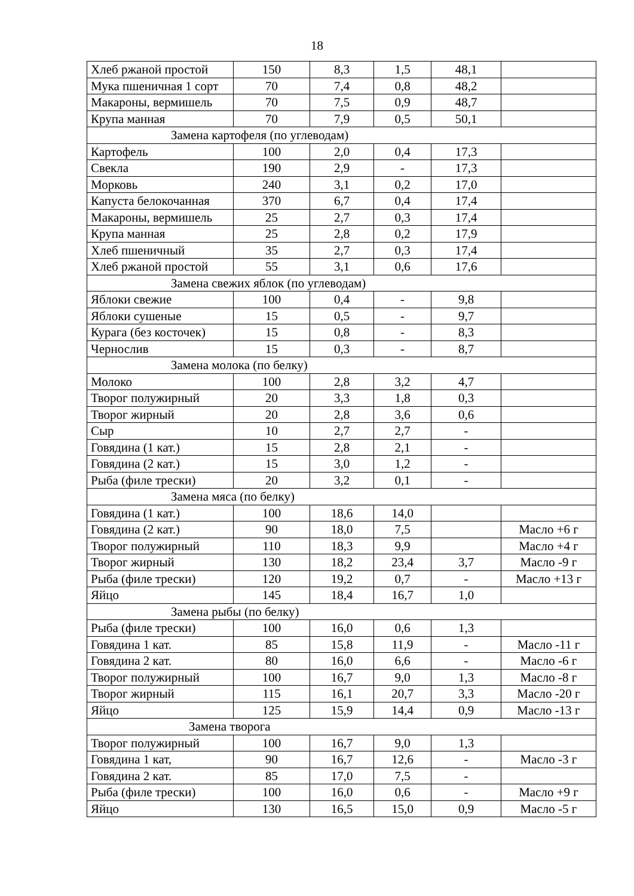18
| Хлеб ржаной простой | 150 | 8,3 | 1,5 | 48,1 | |
| Мука пшеничная 1 сорт | 70 | 7,4 | 0,8 | 48,2 | |
| Макароны, вермишель | 70 | 7,5 | 0,9 | 48,7 | |
| Крупа манная | 70 | 7,9 | 0,5 | 50,1 | |
| Замена картофеля (по углеводам) | | | | | |
| Картофель | 100 | 2,0 | 0,4 | 17,3 | |
| Свекла | 190 | 2,9 | - | 17,3 | |
| Морковь | 240 | 3,1 | 0,2 | 17,0 | |
| Капуста белокочанная | 370 | 6,7 | 0,4 | 17,4 | |
| Макароны, вермишель | 25 | 2,7 | 0,3 | 17,4 | |
| Крупа манная | 25 | 2,8 | 0,2 | 17,9 | |
| Хлеб пшеничный | 35 | 2,7 | 0,3 | 17,4 | |
| Хлеб ржаной простой | 55 | 3,1 | 0,6 | 17,6 | |
| Замена свежих яблок (по углеводам) | | | | | |
| Яблоки свежие | 100 | 0,4 | - | 9,8 | |
| Яблоки сушеные | 15 | 0,5 | - | 9,7 | |
| Курага (без косточек) | 15 | 0,8 | - | 8,3 | |
| Чернослив | 15 | 0,3 | - | 8,7 | |
| Замена молока (по белку) | | | | | |
| Молоко | 100 | 2,8 | 3,2 | 4,7 | |
| Творог полужирный | 20 | 3,3 | 1,8 | 0,3 | |
| Творог жирный | 20 | 2,8 | 3,6 | 0,6 | |
| Сыр | 10 | 2,7 | 2,7 | - | |
| Говядина (1 кат.) | 15 | 2,8 | 2,1 | - | |
| Говядина (2 кат.) | 15 | 3,0 | 1,2 | - | |
| Рыба (филе трески) | 20 | 3,2 | 0,1 | - | |
| Замена мяса (по белку) | | | | | |
| Говядина (1 кат.) | 100 | 18,6 | 14,0 | | |
| Говядина (2 кат.) | 90 | 18,0 | 7,5 | | Масло +6 г |
| Творог полужирный | 110 | 18,3 | 9,9 | | Масло +4 г |
| Творог жирный | 130 | 18,2 | 23,4 | 3,7 | Масло -9 г |
| Рыба (филе трески) | 120 | 19,2 | 0,7 | - | Масло +13 г |
| Яйцо | 145 | 18,4 | 16,7 | 1,0 | |
| Замена рыбы (по белку) | | | | | |
| Рыба (филе трески) | 100 | 16,0 | 0,6 | 1,3 | |
| Говядина 1 кат. | 85 | 15,8 | 11,9 | - | Масло -11 г |
| Говядина 2 кат. | 80 | 16,0 | 6,6 | - | Масло -6 г |
| Творог полужирный | 100 | 16,7 | 9,0 | 1,3 | Масло -8 г |
| Творог жирный | 115 | 16,1 | 20,7 | 3,3 | Масло -20 г |
| Яйцо | 125 | 15,9 | 14,4 | 0,9 | Масло -13 г |
| Замена творога | | | | | |
| Творог полужирный | 100 | 16,7 | 9,0 | 1,3 | |
| Говядина 1 кат, | 90 | 16,7 | 12,6 | - | Масло -3 г |
| Говядина 2 кат. | 85 | 17,0 | 7,5 | - | |
| Рыба (филе трески) | 100 | 16,0 | 0,6 | - | Масло +9 г |
| Яйцо | 130 | 16,5 | 15,0 | 0,9 | Масло -5 г |